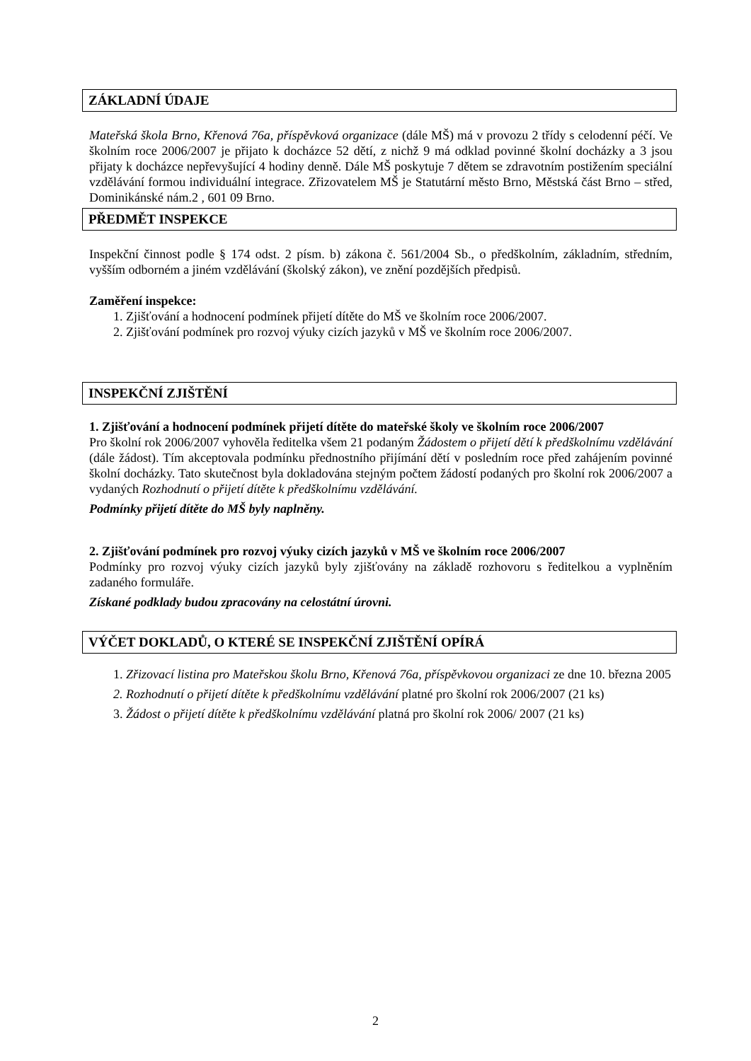ZÁKLADNÍ ÚDAJE
Mateřská škola Brno, Křenová 76a, příspěvková organizace (dále MŠ) má v provozu 2 třídy s celodenní péčí. Ve školním roce 2006/2007 je přijato k docházce 52 dětí, z nichž 9 má odklad povinné školní docházky a 3 jsou přijaty k docházce nepřevyšující 4 hodiny denně. Dále MŠ poskytuje 7 dětem se zdravotním postižením speciální vzdělávání formou individuální integrace. Zřizovatelem MŠ je Statutární město Brno, Městská část Brno – střed, Dominikánské nám.2 , 601 09 Brno.
PŘEDMĚT INSPEKCE
Inspekční činnost podle § 174 odst. 2 písm. b) zákona č. 561/2004 Sb., o předškolním, základním, středním, vyšším odborném a jiném vzdělávání (školský zákon), ve znění pozdějších předpisů.
Zaměření inspekce:
1. Zjišťování a hodnocení podmínek přijetí dítěte do MŠ ve školním roce 2006/2007.
2. Zjišťování podmínek pro rozvoj výuky cizích jazyků v MŠ ve školním roce 2006/2007.
INSPEKČNÍ ZJIŠTĚNÍ
1. Zjišťování a hodnocení podmínek přijetí dítěte do mateřské školy ve školním roce 2006/2007
Pro školní rok 2006/2007 vyhověla ředitelka všem 21 podaným Žádostem o přijetí dětí k předškolnímu vzdělávání (dále žádost). Tím akceptovala podmínku přednostního přijímání dětí v posledním roce před zahájením povinné školní docházky. Tato skutečnost byla dokladována stejným počtem žádostí podaných pro školní rok 2006/2007 a vydaných Rozhodnutí o přijetí dítěte k předškolnímu vzdělávání.
Podmínky přijetí dítěte do MŠ byly naplněny.
2. Zjišťování podmínek pro rozvoj výuky cizích jazyků v MŠ ve školním roce 2006/2007
Podmínky pro rozvoj výuky cizích jazyků byly zjišťovány na základě rozhovoru s ředitelkou a vyplněním zadaného formuláře.
Získané podklady budou zpracovány na celostátní úrovni.
VÝČET DOKLADŮ, O KTERÉ SE INSPEKČNÍ ZJIŠTĚNÍ OPÍRÁ
1. Zřizovací listina pro Mateřskou školu Brno, Křenová 76a, příspěvkovou organizaci ze dne 10. března 2005
2. Rozhodnutí o přijetí dítěte k předškolnímu vzdělávání platné pro školní rok 2006/2007 (21 ks)
3. Žádost o přijetí dítěte k předškolnímu vzdělávání platná pro školní rok 2006/ 2007 (21 ks)
2